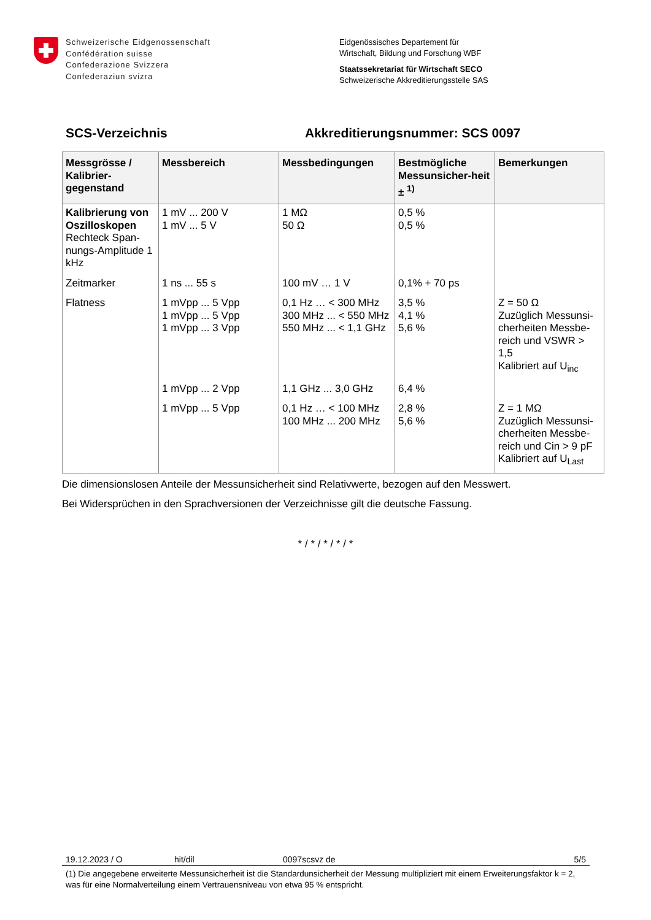Schweizerische Eidgenossenschaft
Confédération suisse
Confederazione Svizzera
Confederaziun svizra
Eidgenössisches Departement für
Wirtschaft, Bildung und Forschung WBF
Staatssekretariat für Wirtschaft SECO
Schweizerische Akkreditierungsstelle SAS
SCS-Verzeichnis Akkreditierungsnummer: SCS 0097
| Messgrösse / Kalibrier-gegenstand | Messbereich | Messbedingungen | Bestmögliche Messunsicher-heit ± <sup>1)</sup> | Bemerkungen |
| --- | --- | --- | --- | --- |
| Kalibrierung von Oszilloskopen Rechteck Span-nungs-Amplitude 1 kHz | 1 mV ... 200 V 1 mV ... 5 V | 1 MΩ 50 Ω | 0,5 % 0,5 % | |
| Zeitmarker | 1 ns ... 55 s | 100 mV … 1 V | 0,1% + 70 ps | |
| Flatness | 1 mVpp ... 5 Vpp 1 mVpp ... 5 Vpp 1 mVpp ... 3 Vpp | 0,1 Hz … < 300 MHz 300 MHz ... < 550 MHz 550 MHz ... < 1,1 GHz | 3,5 % 4,1 % 5,6 % | Z = 50 Ω Zuzüglich Messunsi-cherheiten Messbe-reich und VSWR > 1,5 Kalibriert auf U<sub>inc</sub> |
| | 1 mVpp ... 2 Vpp | 1,1 GHz ... 3,0 GHz | 6,4 % | |
| | 1 mVpp ... 5 Vpp | 0,1 Hz … < 100 MHz 100 MHz ... 200 MHz | 2,8 % 5,6 % | Z = 1 MΩ Zuzüglich Messunsi-cherheiten Messbe-reich und Cin > 9 pF Kalibriert auf U<sub>Last</sub> |
Die dimensionslosen Anteile der Messunsicherheit sind Relativwerte, bezogen auf den Messwert.
Bei Widersprüchen in den Sprachversionen der Verzeichnisse gilt die deutsche Fassung.
* / * / * / * / *
19.12.2023 / O hit/dil 0097scsvz de 5/5
(1) Die angegebene erweiterte Messunsicherheit ist die Standardunsicherheit der Messung multipliziert mit einem Erweiterungsfaktor k = 2, was für eine Normalverteilung einem Vertrauensniveau von etwa 95 % entspricht.